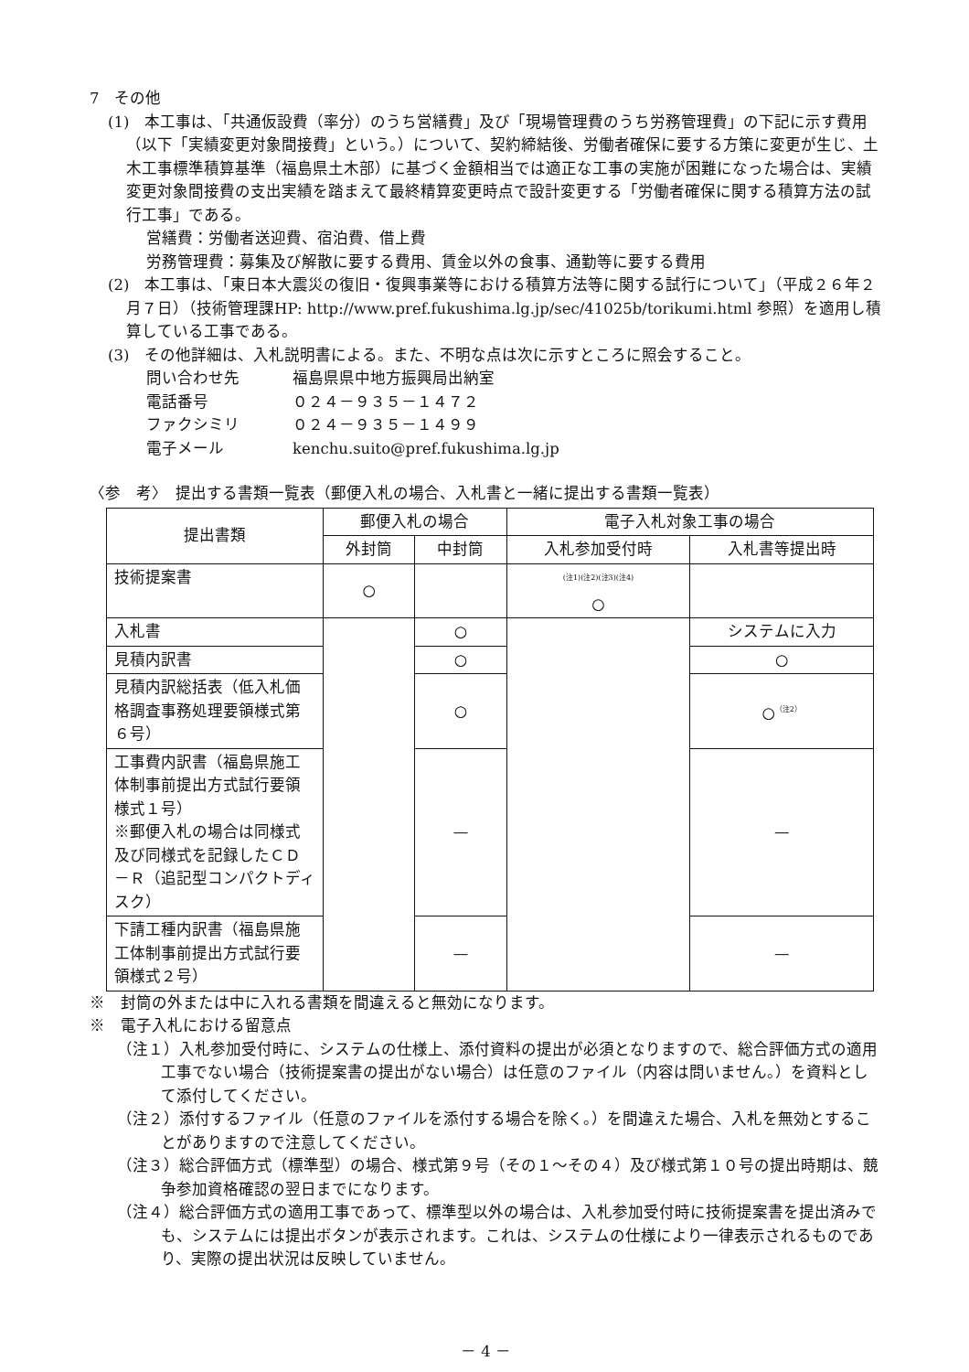7　その他
(1)　本工事は、「共通仮設費（率分）のうち営繕費」及び「現場管理費のうち労務管理費」の下記に示す費用（以下「実績変更対象間接費」という。）について、契約締結後、労働者確保に要する方策に変更が生じ、土木工事標準積算基準（福島県土木部）に基づく金額相当では適正な工事の実施が困難になった場合は、実績変更対象間接費の支出実績を踏まえて最終精算変更時点で設計変更する「労働者確保に関する積算方法の試行工事」である。
営繕費：労働者送迎費、宿泊費、借上費
労務管理費：募集及び解散に要する費用、賃金以外の食事、通勤等に要する費用
(2)　本工事は、「東日本大震災の復旧・復興事業等における積算方法等に関する試行について」（平成２６年２月７日）（技術管理課HP: http://www.pref.fukushima.lg.jp/sec/41025b/torikumi.html 参照）を適用し積算している工事である。
(3)　その他詳細は、入札説明書による。また、不明な点は次に示すところに照会すること。
問い合わせ先 福島県県中地方振興局出納室
電話番号 ０２４－９３５－１４７２
ファクシミリ ０２４－９３５－１４９９
電子メール kenchu.suito@pref.fukushima.lg.jp
〈参　考〉　提出する書類一覧表（郵便入札の場合、入札書と一緒に提出する書類一覧表）
| 提出書類 | 郵便入札の場合 | | 電子入札対象工事の場合 | |
| --- | --- | --- | --- | --- |
| | 外封筒 | 中封筒 | 入札参加受付時 | 入札書等提出時 |
| 技術提案書 | ○ | | <sup>(注1)(注2)(注3)(注4)</sup> ○ | |
| 入札書 | | ○ | | システムに入力 |
| 見積内訳書 | | ○ | | ○ |
| 見積内訳総括表（低入札価格調査事務処理要領様式第６号） | | ○ | | ○<sup>（注2）</sup> |
| 工事費内訳書（福島県施工体制事前提出方式試行要領様式１号） ※郵便入札の場合は同様式及び同様式を記録したＣＤ－Ｒ（追記型コンパクトディスク） | | — | | — |
| 下請工種内訳書（福島県施工体制事前提出方式試行要領様式２号） | | — | | — |
※　封筒の外または中に入れる書類を間違えると無効になります。
※　電子入札における留意点
（注１）入札参加受付時に、システムの仕様上、添付資料の提出が必須となりますので、総合評価方式の適用工事でない場合（技術提案書の提出がない場合）は任意のファイル（内容は問いません。）を資料として添付してください。
（注２）添付するファイル（任意のファイルを添付する場合を除く。）を間違えた場合、入札を無効とすることがありますので注意してください。
（注３）総合評価方式（標準型）の場合、様式第９号（その１～その４）及び様式第１０号の提出時期は、競争参加資格確認の翌日までになります。
（注４）総合評価方式の適用工事であって、標準型以外の場合は、入札参加受付時に技術提案書を提出済みでも、システムには提出ボタンが表示されます。これは、システムの仕様により一律表示されるものであり、実際の提出状況は反映していません。
－ 4 －